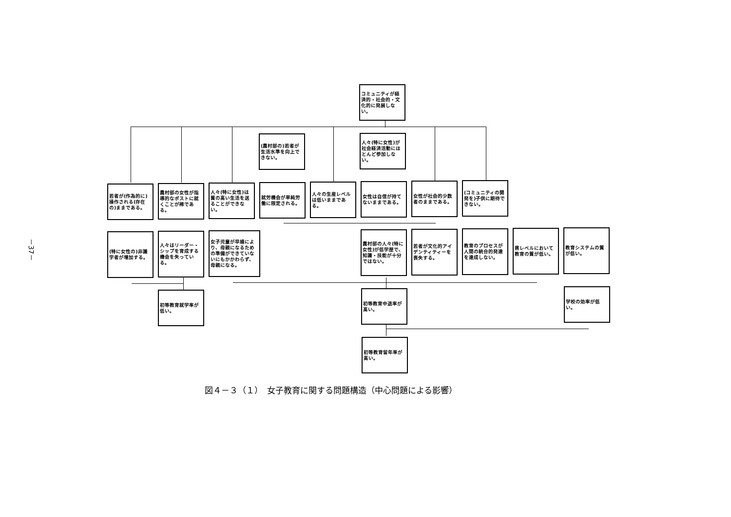－37－
コミュニティが経済的・社会的・文化的に発展しない。
(農村部の)若者が生活水準を向上できない。
人々(特に女性)が社会経済活動にほとんど参加しない。
若者が(作為的に)操作される(存在の)ままである。
農村部の女性が指導的なポストに就くことが稀である。
人々(特に女性)は質の高い生活を送ることができない。
就労機会が単純労働に限定される。
人々の生産レベルは低いままである。
女性は自信が持てないままである。
女性が社会的少数者のままである。
(コミュニティの開発を)子供に期待できない。
(特に女性の)非識字者が増加する。
人々はリーダー・シップを育成する機会を失っている。
女子児童が早婚により、母親になるための準備ができていないにもかかわらず、母親になる。
農村部の人々(特に女性)が低学歴で、知識・技能が十分ではない。
若者が文化的アイデンティティーを喪失する。
教育のプロセスが人間の統合的発達を達成しない。
県レベルにおいて教育の質が低い。
教育システムの質が低い。
初等教育就学率が低い。
初等教育中退率が高い。
学校の効率が低い。
初等教育留年率が高い。
図４－３（１）　女子教育に関する問題構造（中心問題による影響）